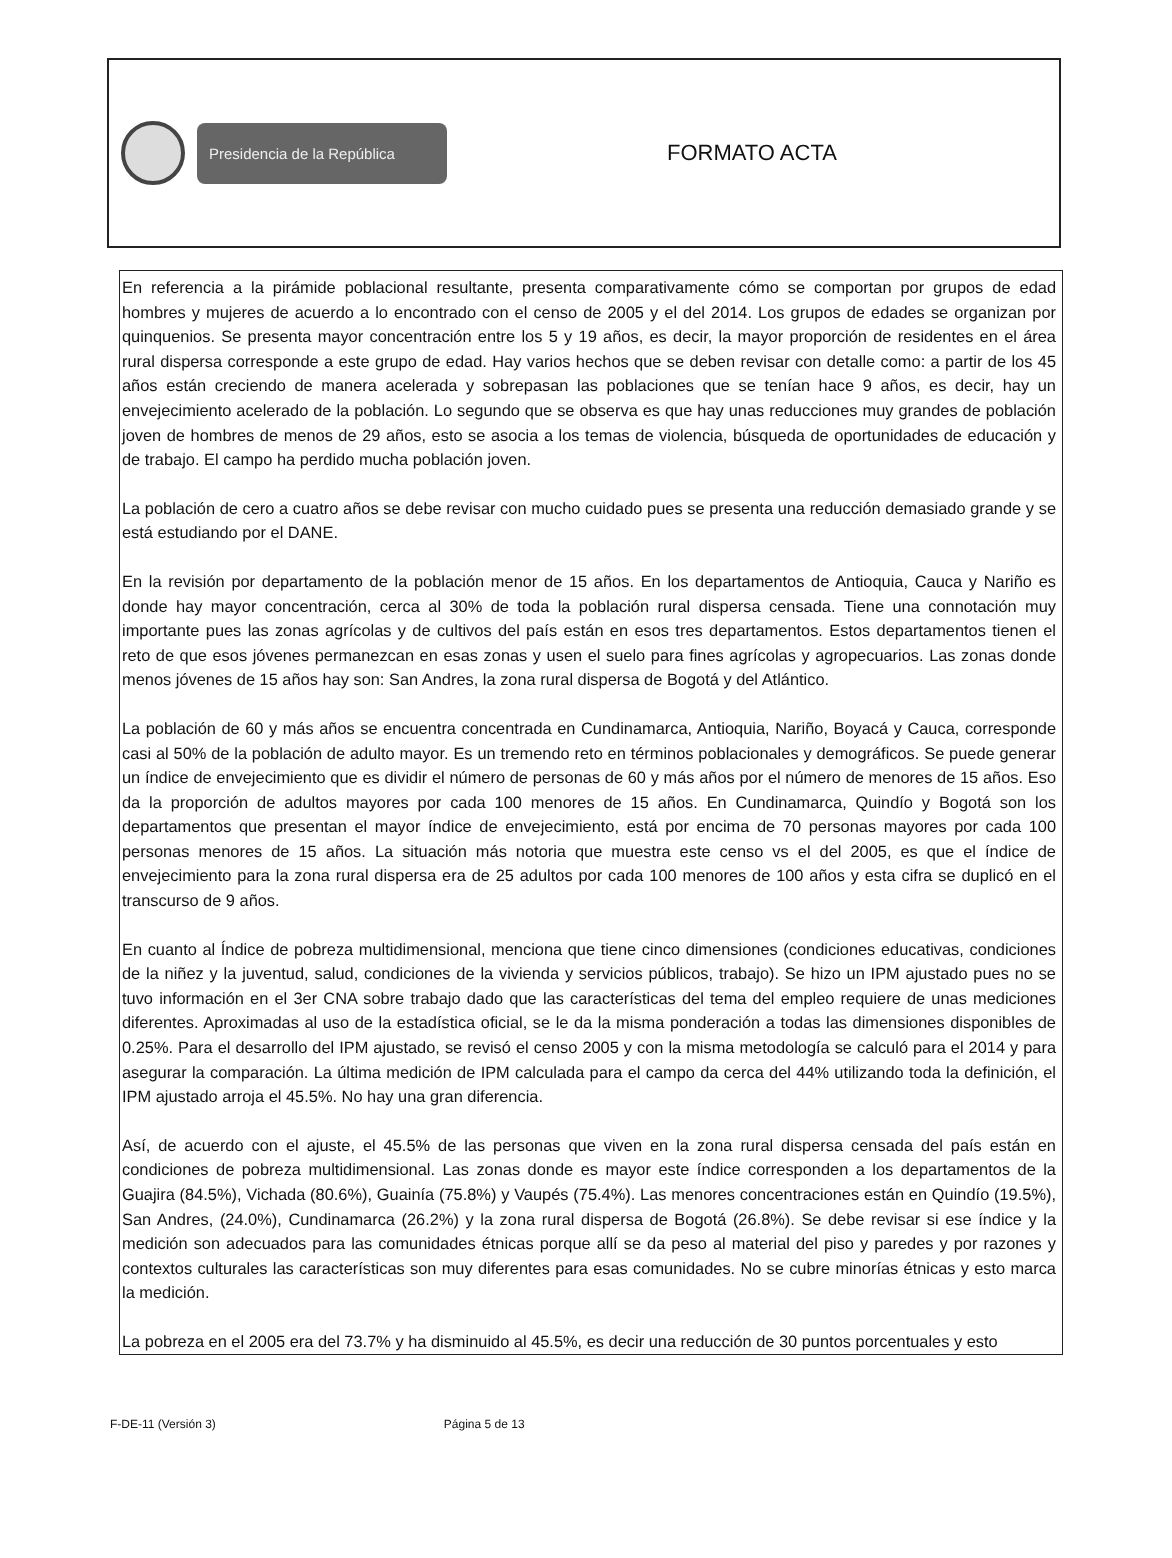Presidencia de la República
FORMATO ACTA
En referencia a la pirámide poblacional resultante, presenta comparativamente cómo se comportan por grupos de edad hombres y mujeres de acuerdo a lo encontrado con el censo de 2005 y el del 2014. Los grupos de edades se organizan por quinquenios. Se presenta mayor concentración entre los 5 y 19 años, es decir, la mayor proporción de residentes en el área rural dispersa corresponde a este grupo de edad. Hay varios hechos que se deben revisar con detalle como: a partir de los 45 años están creciendo de manera acelerada y sobrepasan las poblaciones que se tenían hace 9 años, es decir, hay un envejecimiento acelerado de la población. Lo segundo que se observa es que hay unas reducciones muy grandes de población joven de hombres de menos de 29 años, esto se asocia a los temas de violencia, búsqueda de oportunidades de educación y de trabajo. El campo ha perdido mucha población joven.
La población de cero a cuatro años se debe revisar con mucho cuidado pues se presenta una reducción demasiado grande y se está estudiando por el DANE.
En la revisión por departamento de la población menor de 15 años. En los departamentos de Antioquia, Cauca y Nariño es donde hay mayor concentración, cerca al 30% de toda la población rural dispersa censada. Tiene una connotación muy importante pues las zonas agrícolas y de cultivos del país están en esos tres departamentos. Estos departamentos tienen el reto de que esos jóvenes permanezcan en esas zonas y usen el suelo para fines agrícolas y agropecuarios. Las zonas donde menos jóvenes de 15 años hay son: San Andres, la zona rural dispersa de Bogotá y del Atlántico.
La población de 60 y más años se encuentra concentrada en Cundinamarca, Antioquia, Nariño, Boyacá y Cauca, corresponde casi al 50% de la población de adulto mayor. Es un tremendo reto en términos poblacionales y demográficos. Se puede generar un índice de envejecimiento que es dividir el número de personas de 60 y más años por el número de menores de 15 años. Eso da la proporción de adultos mayores por cada 100 menores de 15 años. En Cundinamarca, Quindío y Bogotá son los departamentos que presentan el mayor índice de envejecimiento, está por encima de 70 personas mayores por cada 100 personas menores de 15 años. La situación más notoria que muestra este censo vs el del 2005, es que el índice de envejecimiento para la zona rural dispersa era de 25 adultos por cada 100 menores de 100 años y esta cifra se duplicó en el transcurso de 9 años.
En cuanto al Índice de pobreza multidimensional, menciona que tiene cinco dimensiones (condiciones educativas, condiciones de la niñez y la juventud, salud, condiciones de la vivienda y servicios públicos, trabajo). Se hizo un IPM ajustado pues no se tuvo información en el 3er CNA sobre trabajo dado que las características del tema del empleo requiere de unas mediciones diferentes. Aproximadas al uso de la estadística oficial, se le da la misma ponderación a todas las dimensiones disponibles de 0.25%. Para el desarrollo del IPM ajustado, se revisó el censo 2005 y con la misma metodología se calculó para el 2014 y para asegurar la comparación. La última medición de IPM calculada para el campo da cerca del 44% utilizando toda la definición, el IPM ajustado arroja el 45.5%. No hay una gran diferencia.
Así, de acuerdo con el ajuste, el 45.5% de las personas que viven en la zona rural dispersa censada del país están en condiciones de pobreza multidimensional. Las zonas donde es mayor este índice corresponden a los departamentos de la Guajira (84.5%), Vichada (80.6%), Guainía (75.8%) y Vaupés (75.4%). Las menores concentraciones están en Quindío (19.5%), San Andres, (24.0%), Cundinamarca (26.2%) y la zona rural dispersa de Bogotá (26.8%). Se debe revisar si ese índice y la medición son adecuados para las comunidades étnicas porque allí se da peso al material del piso y paredes y por razones y contextos culturales las características son muy diferentes para esas comunidades. No se cubre minorías étnicas y esto marca la medición.
La pobreza en el 2005 era del 73.7% y ha disminuido al 45.5%, es decir una reducción de 30 puntos porcentuales y esto
F-DE-11 (Versión 3) Página 5 de 13